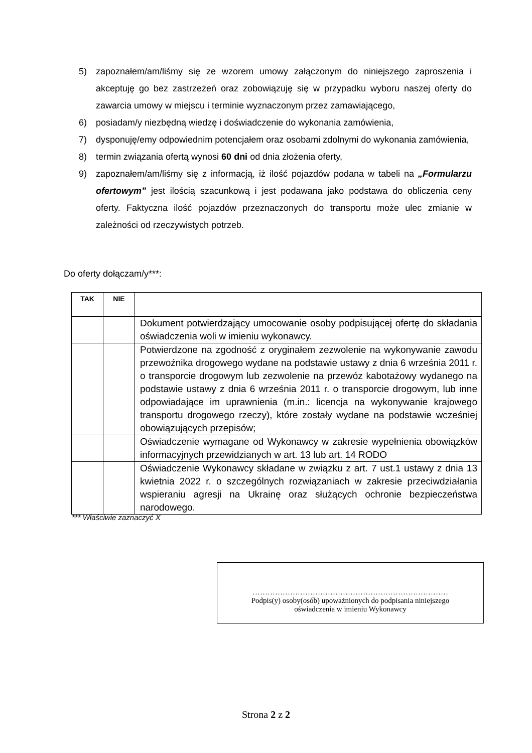5) zapoznałem/am/liśmy się ze wzorem umowy załączonym do niniejszego zaproszenia i akceptuję go bez zastrzeżeń oraz zobowiązuję się w przypadku wyboru naszej oferty do zawarcia umowy w miejscu i terminie wyznaczonym przez zamawiającego,
6) posiadam/y niezbędną wiedzę i doświadczenie do wykonania zamówienia,
7) dysponuję/emy odpowiednim potencjałem oraz osobami zdolnymi do wykonania zamówienia,
8) termin związania ofertą wynosi 60 dni od dnia złożenia oferty,
9) zapoznałem/am/liśmy się z informacją, iż ilość pojazdów podana w tabeli na „Formularzu ofertowym” jest ilością szacunkową i jest podawana jako podstawa do obliczenia ceny oferty. Faktyczna ilość pojazdów przeznaczonych do transportu może ulec zmianie w zależności od rzeczywistych potrzeb.
Do oferty dołączam/y***:
| TAK | NIE | |
| --- | --- | --- |
| | | Dokument potwierdzający umocowanie osoby podpisującej ofertę do składania oświadczenia woli w imieniu wykonawcy. |
| | | Potwierdzone na zgodność z oryginałem zezwolenie na wykonywanie zawodu przewoźnika drogowego wydane na podstawie ustawy z dnia 6 września 2011 r. o transporcie drogowym lub zezwolenie na przewóz kabotażowy wydanego na podstawie ustawy z dnia 6 września 2011 r. o transporcie drogowym, lub inne odpowiadające im uprawnienia (m.in.: licencja na wykonywanie krajowego transportu drogowego rzeczy), które zostały wydane na podstawie wcześniej obowiązujących przepisów; |
| | | Oświadczenie wymagane od Wykonawcy w zakresie wypełnienia obowiązków informacyjnych przewidzianych w art. 13 lub art. 14 RODO |
| | | Oświadczenie Wykonawcy składane w związku z art. 7 ust.1 ustawy z dnia 13 kwietnia 2022 r. o szczególnych rozwiązaniach w zakresie przeciwdziałania wspieraniu agresji na Ukrainę oraz służących ochronie bezpieczeństwa narodowego. |
*** Właściwie zaznaczyć X
……………………………………………………………………
Podpis(y) osoby(osób) upoważnionych do podpisania niniejszego
oświadczenia w imieniu Wykonawcy
Strona 2 z 2